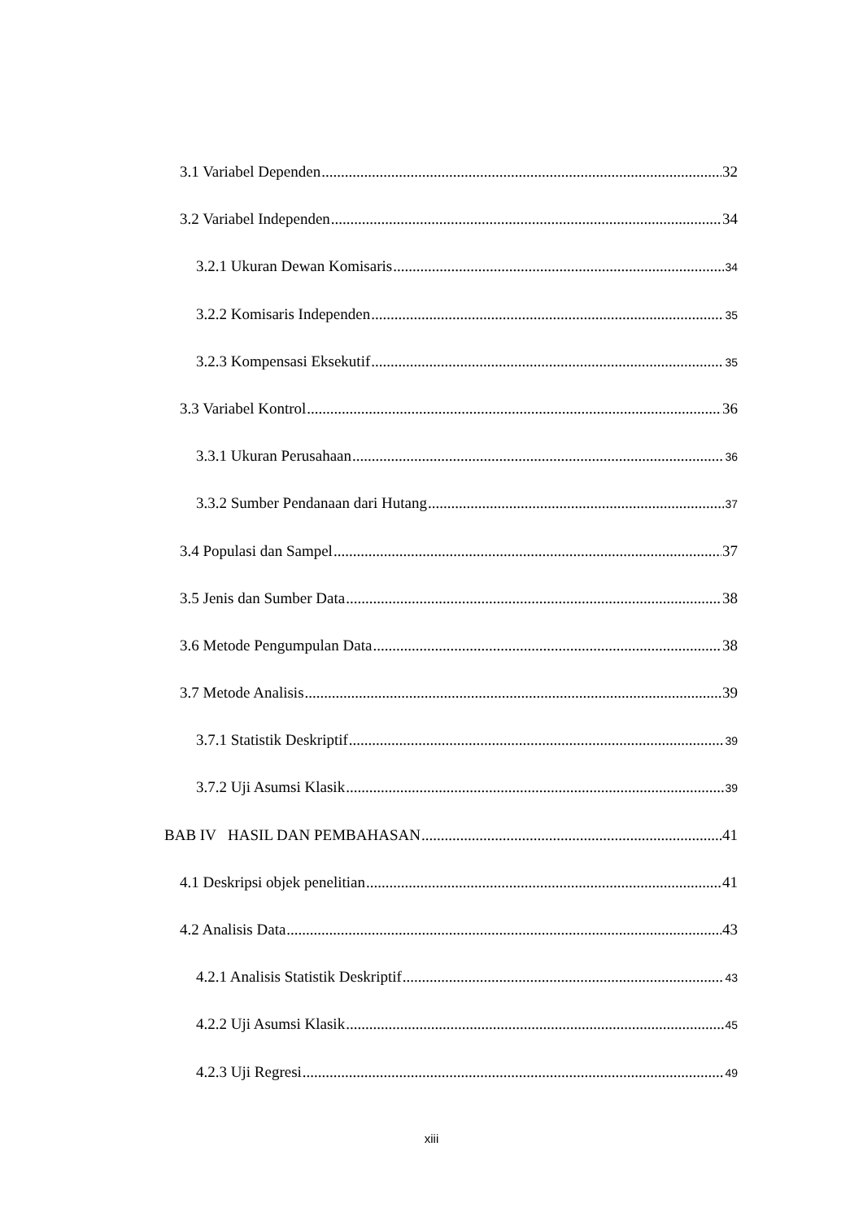3.1 Variabel Dependen 32
3.2 Variabel Independen 34
3.2.1 Ukuran Dewan Komisaris 34
3.2.2 Komisaris Independen 35
3.2.3 Kompensasi Eksekutif 35
3.3 Variabel Kontrol 36
3.3.1 Ukuran Perusahaan 36
3.3.2 Sumber Pendanaan dari Hutang 37
3.4 Populasi dan Sampel 37
3.5 Jenis dan Sumber Data 38
3.6 Metode Pengumpulan Data 38
3.7 Metode Analisis 39
3.7.1 Statistik Deskriptif 39
3.7.2 Uji Asumsi Klasik 39
BAB IV HASIL DAN PEMBAHASAN 41
4.1 Deskripsi objek penelitian 41
4.2 Analisis Data 43
4.2.1 Analisis Statistik Deskriptif 43
4.2.2 Uji Asumsi Klasik 45
4.2.3 Uji Regresi 49
xiii